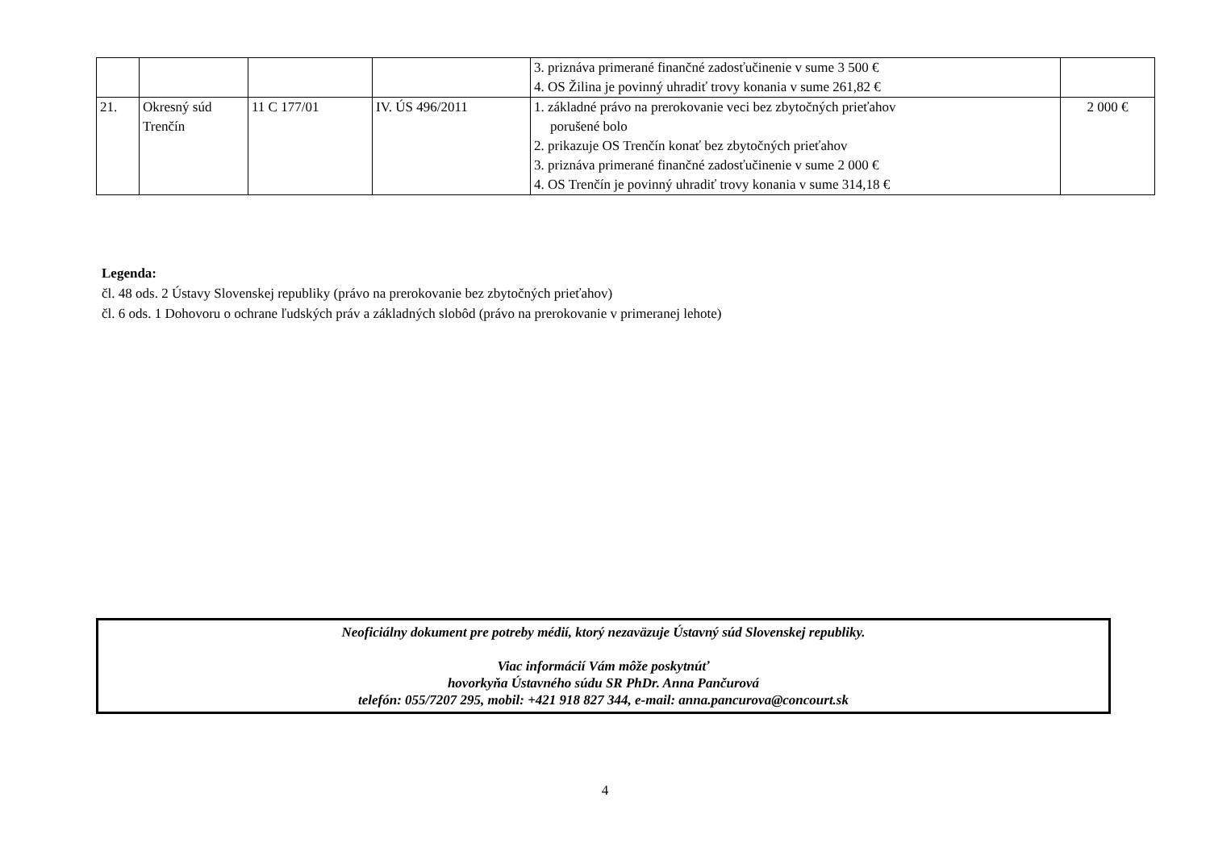| | | | | 3. priznáva primerané finančné zadosťučinenie v sume 3 500 € 4. OS Žilina je povinný uhradiť trovy konania v sume 261,82 € | |
| 21. | Okresný súd Trenčín | 11 C 177/01 | IV. ÚS 496/2011 | 1. základné právo na prerokovanie veci bez zbytočných prieťahov porušené bolo 2. prikazuje OS Trenčín konať bez zbytočných prieťahov 3. priznáva primerané finančné zadosťučinenie v sume 2 000 € 4. OS Trenčín je povinný uhradiť trovy konania v sume 314,18 € | 2 000 € |
Legenda:
čl. 48 ods. 2 Ústavy Slovenskej republiky (právo na prerokovanie bez zbytočných prieťahov)
čl. 6 ods. 1 Dohovoru o ochrane ľudských práv a základných slobôd (právo na prerokovanie v primeranej lehote)
Neoficiálny dokument pre potreby médií, ktorý nezaväzuje Ústavný súd Slovenskej republiky.
Viac informácií Vám môže poskytnúť
hovorkyňa Ústavného súdu SR PhDr. Anna Pančurová
telefón: 055/7207 295, mobil: +421 918 827 344, e-mail: anna.pancurova@concourt.sk
4